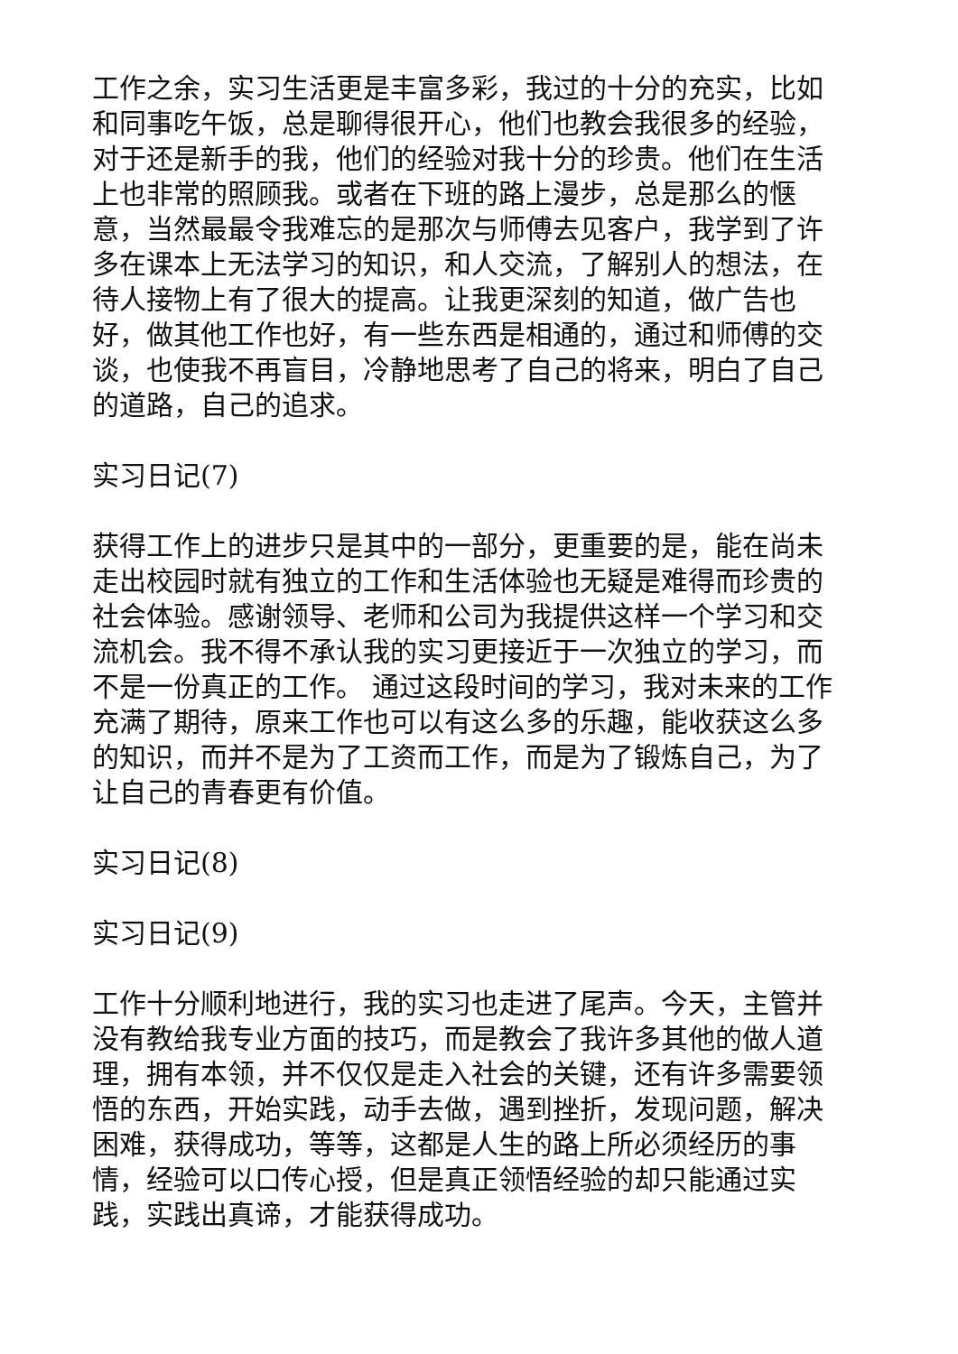工作之余，实习生活更是丰富多彩，我过的十分的充实，比如和同事吃午饭，总是聊得很开心，他们也教会我很多的经验，对于还是新手的我，他们的经验对我十分的珍贵。他们在生活上也非常的照顾我。或者在下班的路上漫步，总是那么的惬意，当然最最令我难忘的是那次与师傅去见客户，我学到了许多在课本上无法学习的知识，和人交流，了解别人的想法，在待人接物上有了很大的提高。让我更深刻的知道，做广告也好，做其他工作也好，有一些东西是相通的，通过和师傅的交谈，也使我不再盲目，冷静地思考了自己的将来，明白了自己的道路，自己的追求。
实习日记(7)
获得工作上的进步只是其中的一部分，更重要的是，能在尚未走出校园时就有独立的工作和生活体验也无疑是难得而珍贵的社会体验。感谢领导、老师和公司为我提供这样一个学习和交流机会。我不得不承认我的实习更接近于一次独立的学习，而不是一份真正的工作。 通过这段时间的学习，我对未来的工作充满了期待，原来工作也可以有这么多的乐趣，能收获这么多的知识，而并不是为了工资而工作，而是为了锻炼自己，为了让自己的青春更有价值。
实习日记(8)
实习日记(9)
工作十分顺利地进行，我的实习也走进了尾声。今天，主管并没有教给我专业方面的技巧，而是教会了我许多其他的做人道理，拥有本领，并不仅仅是走入社会的关键，还有许多需要领悟的东西，开始实践，动手去做，遇到挫折，发现问题，解决困难，获得成功，等等，这都是人生的路上所必须经历的事情，经验可以口传心授，但是真正领悟经验的却只能通过实践，实践出真谛，才能获得成功。